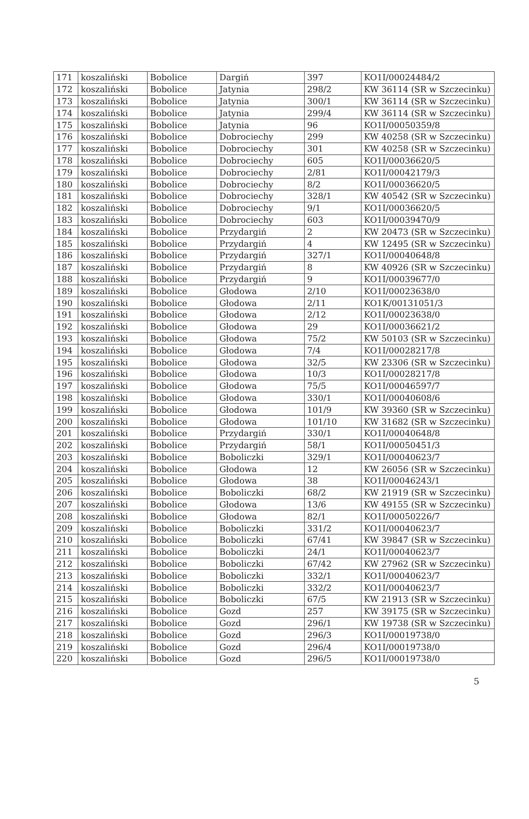| 171 | koszaliński | Bobolice | Dargiń | 397 | KO1I/00024484/2 |
| 172 | koszaliński | Bobolice | Jatynia | 298/2 | KW 36114 (SR w Szczecinku) |
| 173 | koszaliński | Bobolice | Jatynia | 300/1 | KW 36114 (SR w Szczecinku) |
| 174 | koszaliński | Bobolice | Jatynia | 299/4 | KW 36114 (SR w Szczecinku) |
| 175 | koszaliński | Bobolice | Jatynia | 96 | KO1I/00050359/8 |
| 176 | koszaliński | Bobolice | Dobrociechy | 299 | KW 40258 (SR w Szczecinku) |
| 177 | koszaliński | Bobolice | Dobrociechy | 301 | KW 40258 (SR w Szczecinku) |
| 178 | koszaliński | Bobolice | Dobrociechy | 605 | KO1I/00036620/5 |
| 179 | koszaliński | Bobolice | Dobrociechy | 2/81 | KO1I/00042179/3 |
| 180 | koszaliński | Bobolice | Dobrociechy | 8/2 | KO1I/00036620/5 |
| 181 | koszaliński | Bobolice | Dobrociechy | 328/1 | KW 40542 (SR w Szczecinku) |
| 182 | koszaliński | Bobolice | Dobrociechy | 9/1 | KO1I/00036620/5 |
| 183 | koszaliński | Bobolice | Dobrociechy | 603 | KO1I/00039470/9 |
| 184 | koszaliński | Bobolice | Przydargiń | 2 | KW 20473 (SR w Szczecinku) |
| 185 | koszaliński | Bobolice | Przydargiń | 4 | KW 12495 (SR w Szczecinku) |
| 186 | koszaliński | Bobolice | Przydargiń | 327/1 | KO1I/00040648/8 |
| 187 | koszaliński | Bobolice | Przydargiń | 8 | KW 40926 (SR w Szczecinku) |
| 188 | koszaliński | Bobolice | Przydargiń | 9 | KO1I/00039677/0 |
| 189 | koszaliński | Bobolice | Głodowa | 2/10 | KO1I/00023638/0 |
| 190 | koszaliński | Bobolice | Głodowa | 2/11 | KO1K/00131051/3 |
| 191 | koszaliński | Bobolice | Głodowa | 2/12 | KO1I/00023638/0 |
| 192 | koszaliński | Bobolice | Głodowa | 29 | KO1I/00036621/2 |
| 193 | koszaliński | Bobolice | Głodowa | 75/2 | KW 50103 (SR w Szczecinku) |
| 194 | koszaliński | Bobolice | Głodowa | 7/4 | KO1I/00028217/8 |
| 195 | koszaliński | Bobolice | Głodowa | 32/5 | KW 23306 (SR w Szczecinku) |
| 196 | koszaliński | Bobolice | Głodowa | 10/3 | KO1I/00028217/8 |
| 197 | koszaliński | Bobolice | Głodowa | 75/5 | KO1I/00046597/7 |
| 198 | koszaliński | Bobolice | Głodowa | 330/1 | KO1I/00040608/6 |
| 199 | koszaliński | Bobolice | Głodowa | 101/9 | KW 39360 (SR w Szczecinku) |
| 200 | koszaliński | Bobolice | Głodowa | 101/10 | KW 31682 (SR w Szczecinku) |
| 201 | koszaliński | Bobolice | Przydargiń | 330/1 | KO1I/00040648/8 |
| 202 | koszaliński | Bobolice | Przydargiń | 58/1 | KO1I/00050451/3 |
| 203 | koszaliński | Bobolice | Boboliczki | 329/1 | KO1I/00040623/7 |
| 204 | koszaliński | Bobolice | Głodowa | 12 | KW 26056 (SR w Szczecinku) |
| 205 | koszaliński | Bobolice | Głodowa | 38 | KO1I/00046243/1 |
| 206 | koszaliński | Bobolice | Boboliczki | 68/2 | KW 21919 (SR w Szczecinku) |
| 207 | koszaliński | Bobolice | Głodowa | 13/6 | KW 49155 (SR w Szczecinku) |
| 208 | koszaliński | Bobolice | Głodowa | 82/1 | KO1I/00050226/7 |
| 209 | koszaliński | Bobolice | Boboliczki | 331/2 | KO1I/00040623/7 |
| 210 | koszaliński | Bobolice | Boboliczki | 67/41 | KW 39847 (SR w Szczecinku) |
| 211 | koszaliński | Bobolice | Boboliczki | 24/1 | KO1I/00040623/7 |
| 212 | koszaliński | Bobolice | Boboliczki | 67/42 | KW 27962 (SR w Szczecinku) |
| 213 | koszaliński | Bobolice | Boboliczki | 332/1 | KO1I/00040623/7 |
| 214 | koszaliński | Bobolice | Boboliczki | 332/2 | KO1I/00040623/7 |
| 215 | koszaliński | Bobolice | Boboliczki | 67/5 | KW 21913 (SR w Szczecinku) |
| 216 | koszaliński | Bobolice | Gozd | 257 | KW 39175 (SR w Szczecinku) |
| 217 | koszaliński | Bobolice | Gozd | 296/1 | KW 19738 (SR w Szczecinku) |
| 218 | koszaliński | Bobolice | Gozd | 296/3 | KO1I/00019738/0 |
| 219 | koszaliński | Bobolice | Gozd | 296/4 | KO1I/00019738/0 |
| 220 | koszaliński | Bobolice | Gozd | 296/5 | KO1I/00019738/0 |
5